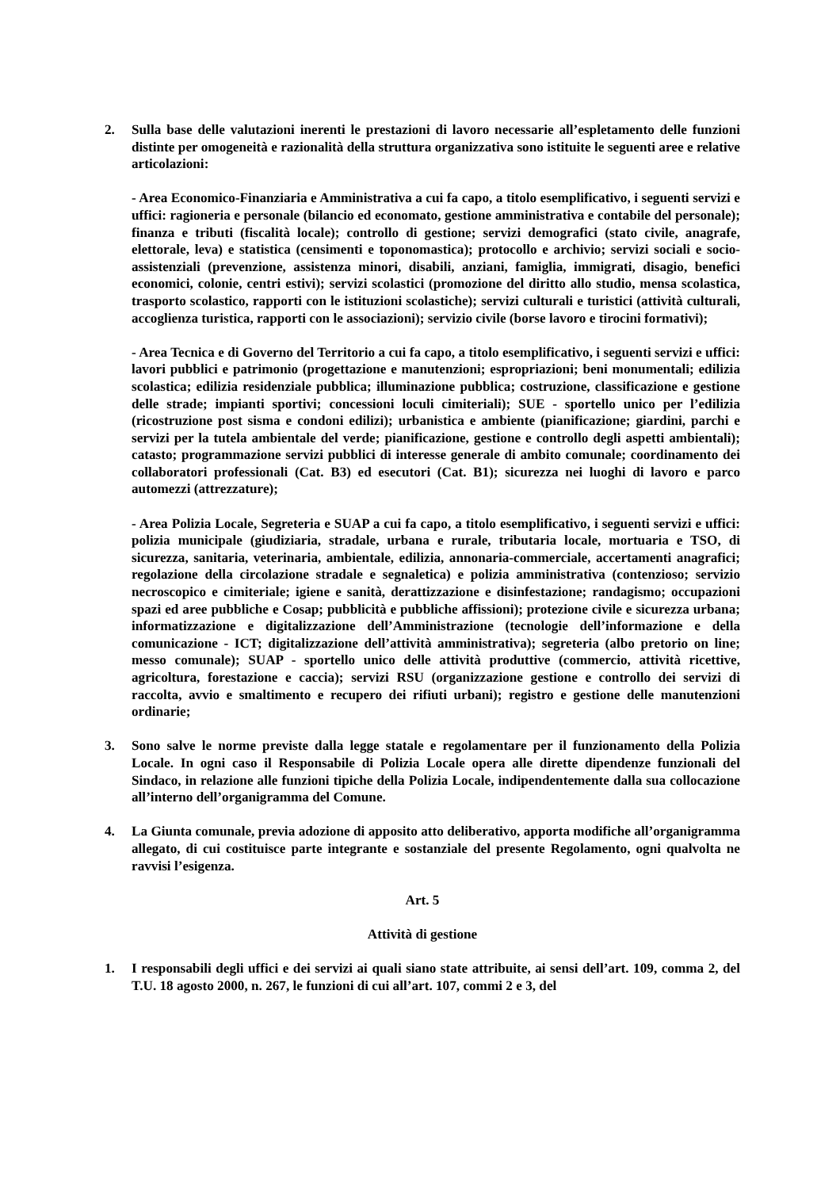2. Sulla base delle valutazioni inerenti le prestazioni di lavoro necessarie all’espletamento delle funzioni distinte per omogeneità e razionalità della struttura organizzativa sono istituite le seguenti aree e relative articolazioni:
- Area Economico-Finanziaria e Amministrativa a cui fa capo, a titolo esemplificativo, i seguenti servizi e uffici: ragioneria e personale (bilancio ed economato, gestione amministrativa e contabile del personale); finanza e tributi (fiscalità locale); controllo di gestione; servizi demografici (stato civile, anagrafe, elettorale, leva) e statistica (censimenti e toponomastica); protocollo e archivio; servizi sociali e socio-assistenziali (prevenzione, assistenza minori, disabili, anziani, famiglia, immigrati, disagio, benefici economici, colonie, centri estivi); servizi scolastici (promozione del diritto allo studio, mensa scolastica, trasporto scolastico, rapporti con le istituzioni scolastiche); servizi culturali e turistici (attività culturali, accoglienza turistica, rapporti con le associazioni); servizio civile (borse lavoro e tirocini formativi);
- Area Tecnica e di Governo del Territorio a cui fa capo, a titolo esemplificativo, i seguenti servizi e uffici: lavori pubblici e patrimonio (progettazione e manutenzioni; espropriazioni; beni monumentali; edilizia scolastica; edilizia residenziale pubblica; illuminazione pubblica; costruzione, classificazione e gestione delle strade; impianti sportivi; concessioni loculi cimiteriali); SUE - sportello unico per l’edilizia (ricostruzione post sisma e condoni edilizi); urbanistica e ambiente (pianificazione; giardini, parchi e servizi per la tutela ambientale del verde; pianificazione, gestione e controllo degli aspetti ambientali); catasto; programmazione servizi pubblici di interesse generale di ambito comunale; coordinamento dei collaboratori professionali (Cat. B3) ed esecutori (Cat. B1); sicurezza nei luoghi di lavoro e parco automezzi (attrezzature);
- Area Polizia Locale, Segreteria e SUAP a cui fa capo, a titolo esemplificativo, i seguenti servizi e uffici: polizia municipale (giudiziaria, stradale, urbana e rurale, tributaria locale, mortuaria e TSO, di sicurezza, sanitaria, veterinaria, ambientale, edilizia, annonaria-commerciale, accertamenti anagrafici; regolazione della circolazione stradale e segnaletica) e polizia amministrativa (contenzioso; servizio necroscopico e cimiteriale; igiene e sanità, derattizzazione e disinfestazione; randagismo; occupazioni spazi ed aree pubbliche e Cosap; pubblicità e pubbliche affissioni); protezione civile e sicurezza urbana; informatizzazione e digitalizzazione dell’Amministrazione (tecnologie dell’informazione e della comunicazione - ICT; digitalizzazione dell’attività amministrativa); segreteria (albo pretorio on line; messo comunale); SUAP - sportello unico delle attività produttive (commercio, attività ricettive, agricoltura, forestazione e caccia); servizi RSU (organizzazione gestione e controllo dei servizi di raccolta, avvio e smaltimento e recupero dei rifiuti urbani); registro e gestione delle manutenzioni ordinarie;
3. Sono salve le norme previste dalla legge statale e regolamentare per il funzionamento della Polizia Locale. In ogni caso il Responsabile di Polizia Locale opera alle dirette dipendenze funzionali del Sindaco, in relazione alle funzioni tipiche della Polizia Locale, indipendentemente dalla sua collocazione all’interno dell’organigramma del Comune.
4. La Giunta comunale, previa adozione di apposito atto deliberativo, apporta modifiche all’organigramma allegato, di cui costituisce parte integrante e sostanziale del presente Regolamento, ogni qualvolta ne ravvisi l’esigenza.
Art. 5
Attività di gestione
1. I responsabili degli uffici e dei servizi ai quali siano state attribuite, ai sensi dell’art. 109, comma 2, del T.U. 18 agosto 2000, n. 267, le funzioni di cui all’art. 107, commi 2 e 3, del